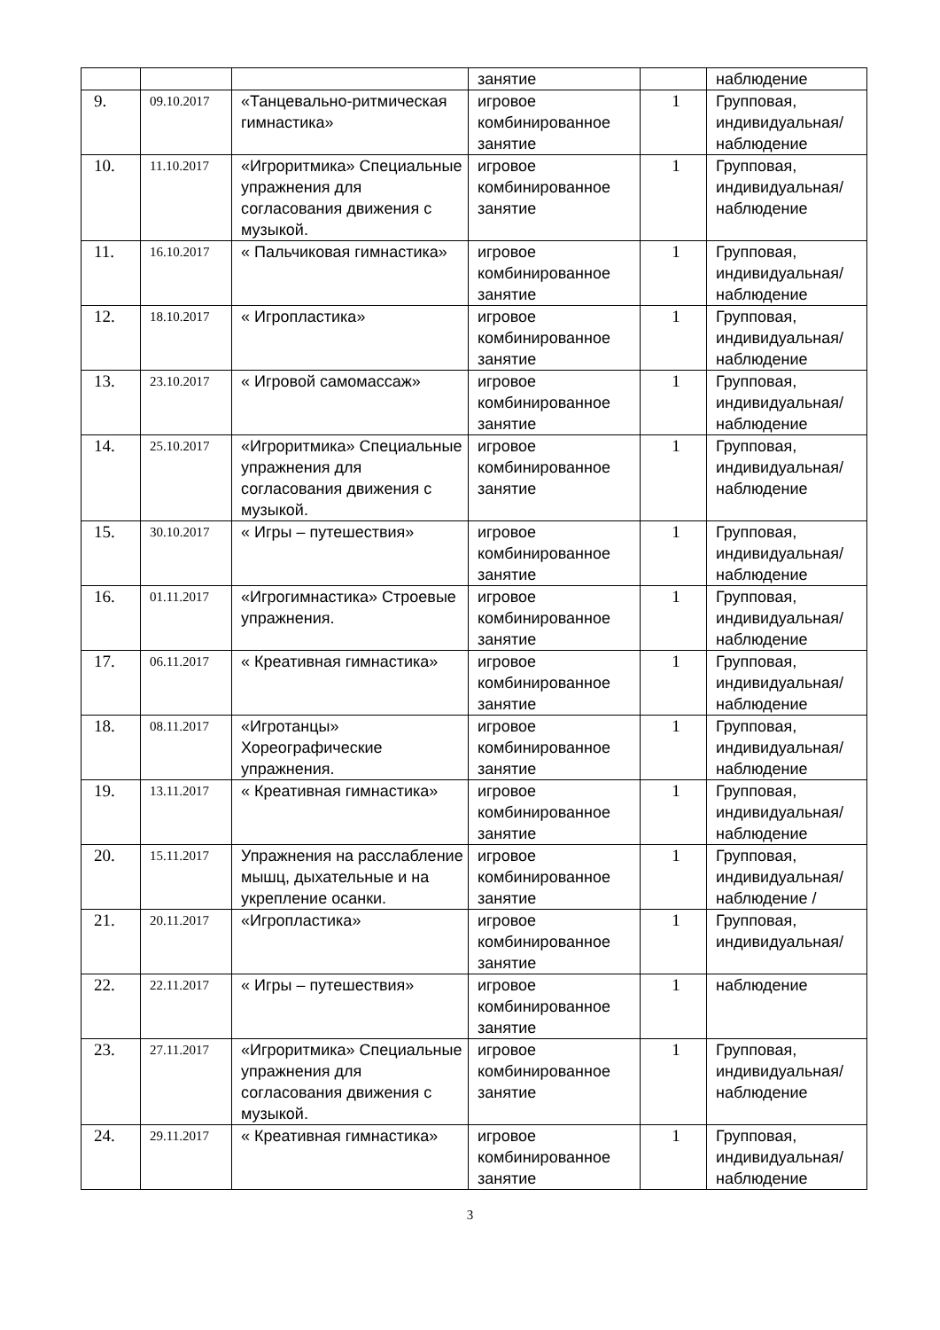| | | | занятие | | наблюдение |
| 9. | 09.10.2017 | «Танцевально-ритмическая гимнастика» | игровое комбинированное занятие | 1 | Групповая, индивидуальная/ наблюдение |
| 10. | 11.10.2017 | «Игроритмика» Специальные упражнения для согласования движения с музыкой. | игровое комбинированное занятие | 1 | Групповая, индивидуальная/ наблюдение |
| 11. | 16.10.2017 | « Пальчиковая гимнастика» | игровое комбинированное занятие | 1 | Групповая, индивидуальная/ наблюдение |
| 12. | 18.10.2017 | « Игропластика» | игровое комбинированное занятие | 1 | Групповая, индивидуальная/ наблюдение |
| 13. | 23.10.2017 | « Игровой самомассаж» | игровое комбинированное занятие | 1 | Групповая, индивидуальная/ наблюдение |
| 14. | 25.10.2017 | «Игроритмика» Специальные упражнения для согласования движения с музыкой. | игровое комбинированное занятие | 1 | Групповая, индивидуальная/ наблюдение |
| 15. | 30.10.2017 | « Игры – путешествия» | игровое комбинированное занятие | 1 | Групповая, индивидуальная/ наблюдение |
| 16. | 01.11.2017 | «Игрогимнастика» Строевые упражнения. | игровое комбинированное занятие | 1 | Групповая, индивидуальная/ наблюдение |
| 17. | 06.11.2017 | « Креативная гимнастика» | игровое комбинированное занятие | 1 | Групповая, индивидуальная/ наблюдение |
| 18. | 08.11.2017 | «Игротанцы» Хореографические упражнения. | игровое комбинированное занятие | 1 | Групповая, индивидуальная/ наблюдение |
| 19. | 13.11.2017 | « Креативная гимнастика» | игровое комбинированное занятие | 1 | Групповая, индивидуальная/ наблюдение |
| 20. | 15.11.2017 | Упражнения на расслабление мышц, дыхательные и на укрепление осанки. | игровое комбинированное занятие | 1 | Групповая, индивидуальная/ наблюдение / |
| 21. | 20.11.2017 | «Игропластика» | игровое комбинированное занятие | 1 | Групповая, индивидуальная/ |
| 22. | 22.11.2017 | « Игры – путешествия» | игровое комбинированное занятие | 1 | наблюдение |
| 23. | 27.11.2017 | «Игроритмика» Специальные упражнения для согласования движения с музыкой. | игровое комбинированное занятие | 1 | Групповая, индивидуальная/ наблюдение |
| 24. | 29.11.2017 | « Креативная гимнастика» | игровое комбинированное занятие | 1 | Групповая, индивидуальная/ наблюдение |
3